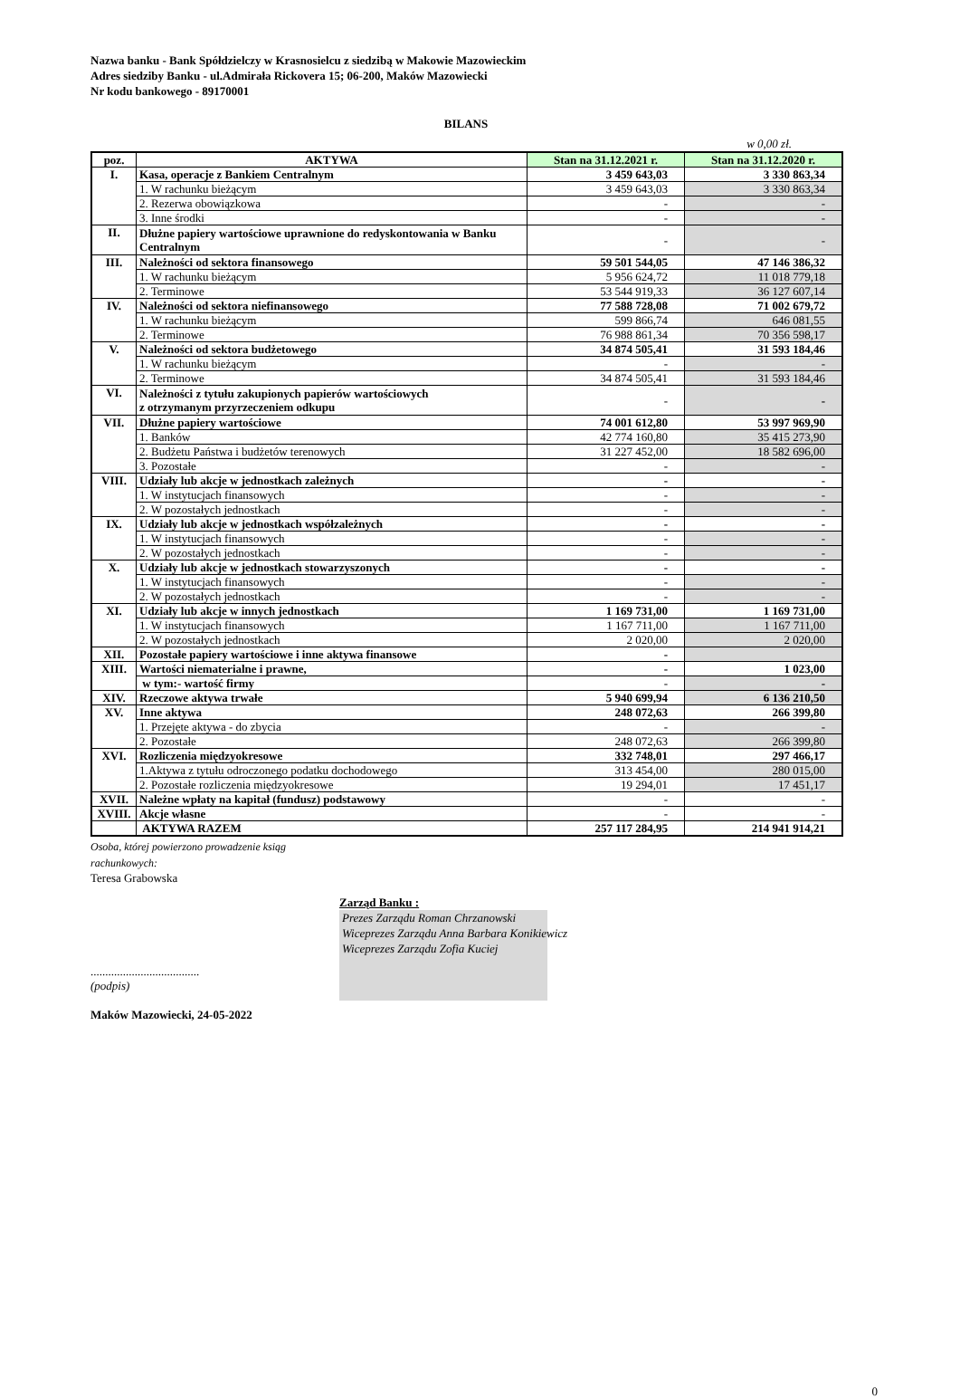Nazwa banku - Bank Spółdzielczy w Krasnosielcu z siedzibą w Makowie Mazowieckim
Adres siedziby Banku - ul.Admirała Rickovera 15; 06-200, Maków Mazowiecki
Nr kodu bankowego - 89170001
BILANS
w 0,00 zł.
| poz. | AKTYWA | Stan na 31.12.2021 r. | Stan na 31.12.2020 r. |
| --- | --- | --- | --- |
| I. | Kasa, operacje z Bankiem Centralnym | 3 459 643,03 | 3 330 863,34 |
| | 1. W rachunku bieżącym | 3 459 643,03 | 3 330 863,34 |
| | 2. Rezerwa obowiązkowa | - | - |
| | 3. Inne środki | - | - |
| II. | Dłużne papiery wartościowe uprawnione do redyskontowania w Banku Centralnym | - | - |
| III. | Należności od sektora finansowego | 59 501 544,05 | 47 146 386,32 |
| | 1. W rachunku bieżącym | 5 956 624,72 | 11 018 779,18 |
| | 2. Terminowe | 53 544 919,33 | 36 127 607,14 |
| IV. | Należności od sektora niefinansowego | 77 588 728,08 | 71 002 679,72 |
| | 1. W rachunku bieżącym | 599 866,74 | 646 081,55 |
| | 2. Terminowe | 76 988 861,34 | 70 356 598,17 |
| V. | Należności od sektora budżetowego | 34 874 505,41 | 31 593 184,46 |
| | 1. W rachunku bieżącym | - | - |
| | 2. Terminowe | 34 874 505,41 | 31 593 184,46 |
| VI. | Należności z tytułu zakupionych papierów wartościowych z otrzymanym przyrzeczeniem odkupu | - | - |
| VII. | Dłużne papiery wartościowe | 74 001 612,80 | 53 997 969,90 |
| | 1. Banków | 42 774 160,80 | 35 415 273,90 |
| | 2. Budżetu Państwa i budżetów terenowych | 31 227 452,00 | 18 582 696,00 |
| | 3. Pozostałe | - | - |
| VIII. | Udziały lub akcje w jednostkach zależnych | - | - |
| | 1. W instytucjach finansowych | - | - |
| | 2. W pozostałych jednostkach | - | - |
| IX. | Udziały lub akcje w jednostkach współzależnych | - | - |
| | 1. W instytucjach finansowych | - | - |
| | 2. W pozostałych jednostkach | - | - |
| X. | Udziały lub akcje w jednostkach stowarzyszonych | - | - |
| | 1. W instytucjach finansowych | - | - |
| | 2. W pozostałych jednostkach | - | - |
| XI. | Udziały lub akcje w innych jednostkach | 1 169 731,00 | 1 169 731,00 |
| | 1. W instytucjach finansowych | 1 167 711,00 | 1 167 711,00 |
| | 2. W pozostałych jednostkach | 2 020,00 | 2 020,00 |
| XII. | Pozostałe papiery wartościowe i inne aktywa finansowe | - | |
| XIII. | Wartości niematerialne i prawne, | - | 1 023,00 |
| | w tym:- wartość firmy | - | - |
| XIV. | Rzeczowe aktywa trwałe | 5 940 699,94 | 6 136 210,50 |
| XV. | Inne aktywa | 248 072,63 | 266 399,80 |
| | 1. Przejęte aktywa - do zbycia | - | - |
| | 2. Pozostałe | 248 072,63 | 266 399,80 |
| XVI. | Rozliczenia międzyokresowe | 332 748,01 | 297 466,17 |
| | 1.Aktywa z tytułu odroczonego podatku dochodowego | 313 454,00 | 280 015,00 |
| | 2. Pozostałe rozliczenia międzyokresowe | 19 294,01 | 17 451,17 |
| XVII. | Należne wpłaty na kapitał (fundusz) podstawowy | - | - |
| XVIII. | Akcje własne | - | - |
| | AKTYWA RAZEM | 257 117 284,95 | 214 941 914,21 |
Osoba, której powierzono prowadzenie ksiąg
rachunkowych:
Teresa Grabowska
Zarząd Banku :
Prezes Zarządu Roman Chrzanowski
Wiceprezes Zarządu Anna Barbara Konikiewicz
Wiceprezes Zarządu Zofia Kuciej
.....................................
(podpis)
Maków Mazowiecki, 24-05-2022
0